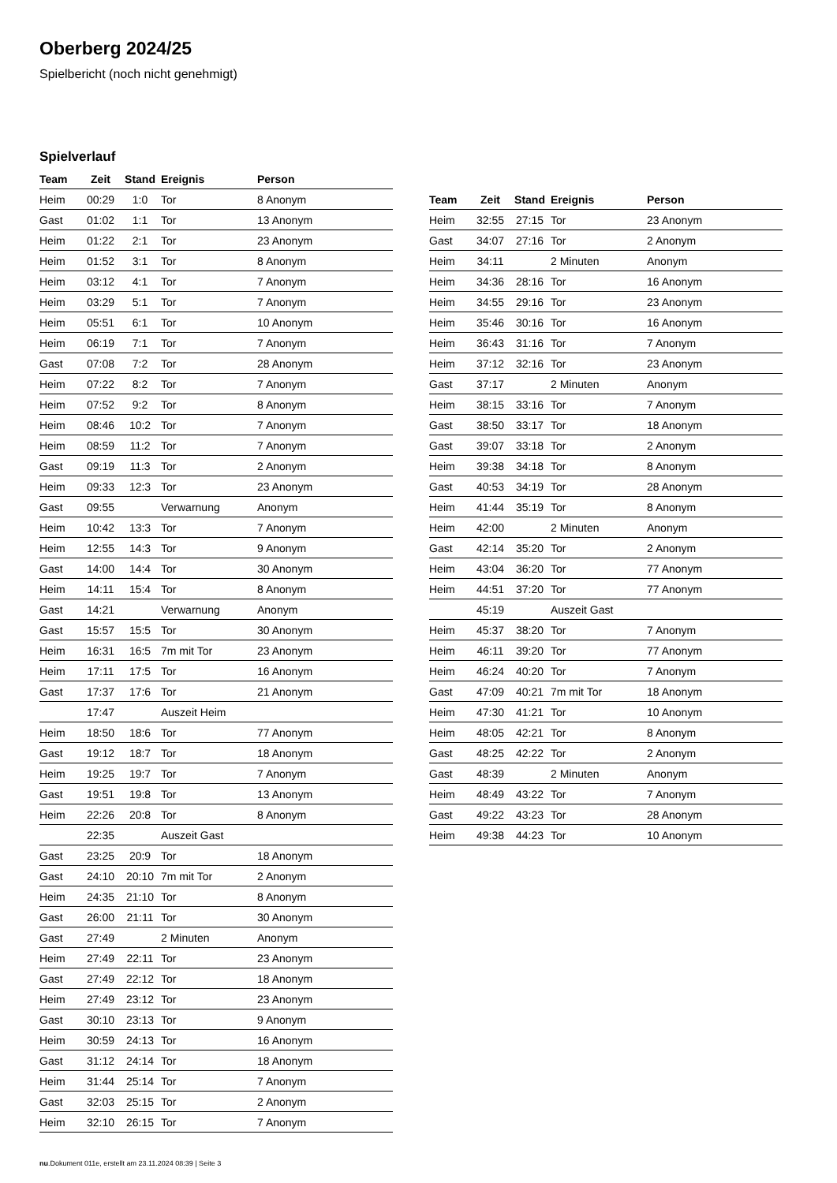Oberberg 2024/25
Spielbericht (noch nicht genehmigt)
Spielverlauf
| Team | Zeit | Stand | Ereignis | Person |
| --- | --- | --- | --- | --- |
| Heim | 00:29 | 1:0 | Tor | 8 Anonym |
| Gast | 01:02 | 1:1 | Tor | 13 Anonym |
| Heim | 01:22 | 2:1 | Tor | 23 Anonym |
| Heim | 01:52 | 3:1 | Tor | 8 Anonym |
| Heim | 03:12 | 4:1 | Tor | 7 Anonym |
| Heim | 03:29 | 5:1 | Tor | 7 Anonym |
| Heim | 05:51 | 6:1 | Tor | 10 Anonym |
| Heim | 06:19 | 7:1 | Tor | 7 Anonym |
| Gast | 07:08 | 7:2 | Tor | 28 Anonym |
| Heim | 07:22 | 8:2 | Tor | 7 Anonym |
| Heim | 07:52 | 9:2 | Tor | 8 Anonym |
| Heim | 08:46 | 10:2 | Tor | 7 Anonym |
| Heim | 08:59 | 11:2 | Tor | 7 Anonym |
| Gast | 09:19 | 11:3 | Tor | 2 Anonym |
| Heim | 09:33 | 12:3 | Tor | 23 Anonym |
| Gast | 09:55 | | Verwarnung | Anonym |
| Heim | 10:42 | 13:3 | Tor | 7 Anonym |
| Heim | 12:55 | 14:3 | Tor | 9 Anonym |
| Gast | 14:00 | 14:4 | Tor | 30 Anonym |
| Heim | 14:11 | 15:4 | Tor | 8 Anonym |
| Gast | 14:21 | | Verwarnung | Anonym |
| Gast | 15:57 | 15:5 | Tor | 30 Anonym |
| Heim | 16:31 | 16:5 | 7m mit Tor | 23 Anonym |
| Heim | 17:11 | 17:5 | Tor | 16 Anonym |
| Gast | 17:37 | 17:6 | Tor | 21 Anonym |
| | 17:47 | | Auszeit Heim | |
| Heim | 18:50 | 18:6 | Tor | 77 Anonym |
| Gast | 19:12 | 18:7 | Tor | 18 Anonym |
| Heim | 19:25 | 19:7 | Tor | 7 Anonym |
| Gast | 19:51 | 19:8 | Tor | 13 Anonym |
| Heim | 22:26 | 20:8 | Tor | 8 Anonym |
| | 22:35 | | Auszeit Gast | |
| Gast | 23:25 | 20:9 | Tor | 18 Anonym |
| Gast | 24:10 | 20:10 | 7m mit Tor | 2 Anonym |
| Heim | 24:35 | 21:10 | Tor | 8 Anonym |
| Gast | 26:00 | 21:11 | Tor | 30 Anonym |
| Gast | 27:49 | | 2 Minuten | Anonym |
| Heim | 27:49 | 22:11 | Tor | 23 Anonym |
| Gast | 27:49 | 22:12 | Tor | 18 Anonym |
| Heim | 27:49 | 23:12 | Tor | 23 Anonym |
| Gast | 30:10 | 23:13 | Tor | 9 Anonym |
| Heim | 30:59 | 24:13 | Tor | 16 Anonym |
| Gast | 31:12 | 24:14 | Tor | 18 Anonym |
| Heim | 31:44 | 25:14 | Tor | 7 Anonym |
| Gast | 32:03 | 25:15 | Tor | 2 Anonym |
| Heim | 32:10 | 26:15 | Tor | 7 Anonym |
| Team | Zeit | Stand | Ereignis | Person |
| --- | --- | --- | --- | --- |
| Heim | 32:55 | 27:15 | Tor | 23 Anonym |
| Gast | 34:07 | 27:16 | Tor | 2 Anonym |
| Heim | 34:11 | | 2 Minuten | Anonym |
| Heim | 34:36 | 28:16 | Tor | 16 Anonym |
| Heim | 34:55 | 29:16 | Tor | 23 Anonym |
| Heim | 35:46 | 30:16 | Tor | 16 Anonym |
| Heim | 36:43 | 31:16 | Tor | 7 Anonym |
| Heim | 37:12 | 32:16 | Tor | 23 Anonym |
| Gast | 37:17 | | 2 Minuten | Anonym |
| Heim | 38:15 | 33:16 | Tor | 7 Anonym |
| Gast | 38:50 | 33:17 | Tor | 18 Anonym |
| Gast | 39:07 | 33:18 | Tor | 2 Anonym |
| Heim | 39:38 | 34:18 | Tor | 8 Anonym |
| Gast | 40:53 | 34:19 | Tor | 28 Anonym |
| Heim | 41:44 | 35:19 | Tor | 8 Anonym |
| Heim | 42:00 | | 2 Minuten | Anonym |
| Gast | 42:14 | 35:20 | Tor | 2 Anonym |
| Heim | 43:04 | 36:20 | Tor | 77 Anonym |
| Heim | 44:51 | 37:20 | Tor | 77 Anonym |
| | 45:19 | | Auszeit Gast | |
| Heim | 45:37 | 38:20 | Tor | 7 Anonym |
| Heim | 46:11 | 39:20 | Tor | 77 Anonym |
| Heim | 46:24 | 40:20 | Tor | 7 Anonym |
| Gast | 47:09 | 40:21 | 7m mit Tor | 18 Anonym |
| Heim | 47:30 | 41:21 | Tor | 10 Anonym |
| Heim | 48:05 | 42:21 | Tor | 8 Anonym |
| Gast | 48:25 | 42:22 | Tor | 2 Anonym |
| Gast | 48:39 | | 2 Minuten | Anonym |
| Heim | 48:49 | 43:22 | Tor | 7 Anonym |
| Gast | 49:22 | 43:23 | Tor | 28 Anonym |
| Heim | 49:38 | 44:23 | Tor | 10 Anonym |
nu.Dokument 011e, erstellt am 23.11.2024 08:39 | Seite 3